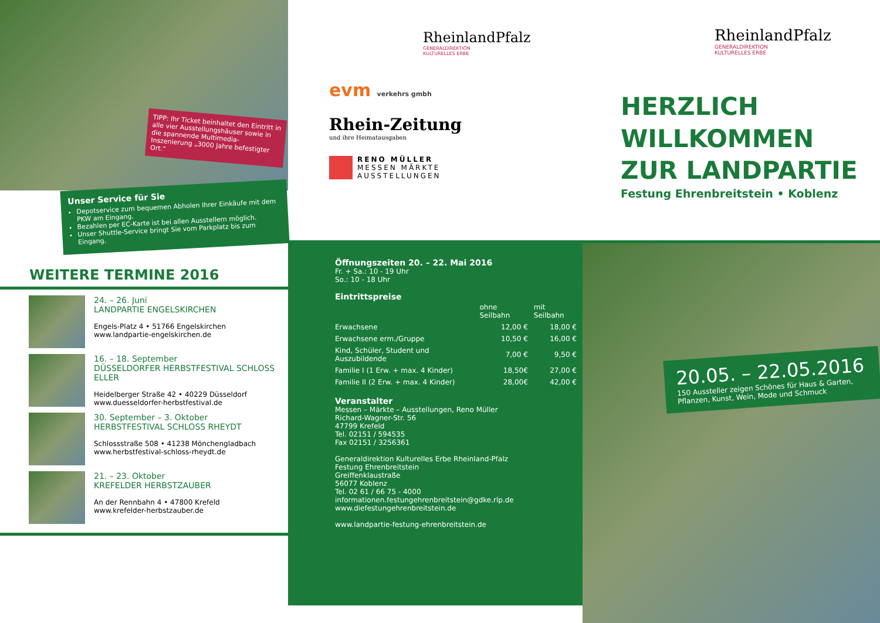TIPP: Ihr Ticket beinhaltet den Eintritt in alle vier Ausstellungshäuser sowie in die spannende Multimedia-Inszenierung „3000 Jahre befestigter Ort.“
Unser Service für Sie
Depotservice zum bequemen Abholen Ihrer Einkäufe mit dem PKW am Eingang.
Bezahlen per EC-Karte ist bei allen Ausstellern möglich.
Unser Shuttle-Service bringt Sie vom Parkplatz bis zum Eingang.
WEITERE TERMINE 2016
24. – 26. Juni
LANDPARTIE ENGELSKIRCHEN
Engels-Platz 4 • 51766 Engelskirchen
www.landpartie-engelskirchen.de
16. – 18. September
DÜSSELDORFER HERBSTFESTIVAL SCHLOSS ELLER
Heidelberger Straße 42 • 40229 Düsseldorf
www.duesseldorfer-herbstfestival.de
30. September – 3. Oktober
HERBSTFESTIVAL SCHLOSS RHEYDT
Schlossstraße 508 • 41238 Mönchengladbach
www.herbstfestival-schloss-rheydt.de
21. – 23. Oktober
KREFELDER HERBSTZAUBER
An der Rennbahn 4 • 47800 Krefeld
www.krefelder-herbstzauber.de
RheinlandPfalz
GENERALDIREKTION
KULTURELLES ERBE
evm verkehrs gmbh
Rhein-Zeitung
und ihre Heimatausgaben
RENO MÜLLER
MESSEN MÄRKTE
AUSSTELLUNGEN
Öffnungszeiten 20. – 22. Mai 2016
Fr. + Sa.: 10 - 19 Uhr
So.: 10 - 18 Uhr
Eintrittspreise
| | ohne Seilbahn | mit Seilbahn |
| --- | --- | --- |
| Erwachsene | 12,00 € | 18,00 € |
| Erwachsene erm./Gruppe | 10,50 € | 16,00 € |
| Kind, Schüler, Student und Auszubildende | 7,00 € | 9,50 € |
| Familie I (1 Erw. + max. 4 Kinder) | 18,50€ | 27,00 € |
| Familie II (2 Erw. + max. 4 Kinder) | 28,00€ | 42,00 € |
Veranstalter
Messen – Märkte – Ausstellungen, Reno Müller
Richard-Wagner-Str. 56
47799 Krefeld
Tel. 02151 / 594535
Fax 02151 / 3256361
Generaldirektion Kulturelles Erbe Rheinland-Pfalz
Festung Ehrenbreitstein
Greiffenklaustraße
56077 Koblenz
Tel. 02 61 / 66 75 - 4000
informationen.festungehrenbreitstein@gdke.rlp.de
www.diefestungehrenbreitstein.de
www.landpartie-festung-ehrenbreitstein.de
RheinlandPfalz
GENERALDIREKTION
KULTURELLES ERBE
HERZLICH
WILLKOMMEN
ZUR LANDPARTIE
Festung Ehrenbreitstein • Koblenz
20.05. – 22.05.2016
150 Aussteller zeigen Schönes für Haus & Garten, Pflanzen, Kunst, Wein, Mode und Schmuck